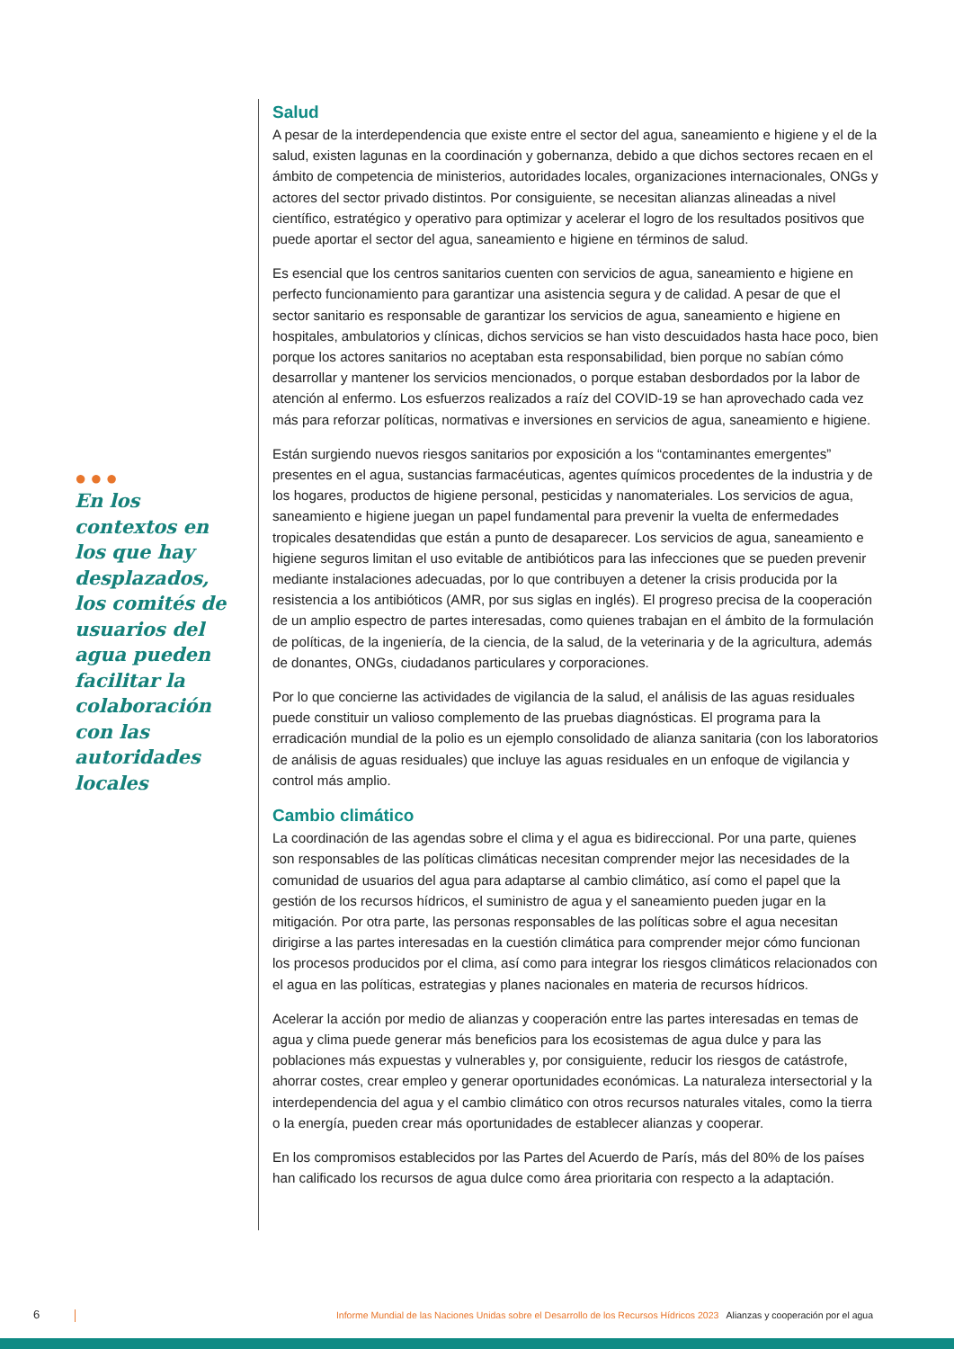●●●
En los contextos en los que hay desplazados, los comités de usuarios del agua pueden facilitar la colaboración con las autoridades locales
Salud
A pesar de la interdependencia que existe entre el sector del agua, saneamiento e higiene y el de la salud, existen lagunas en la coordinación y gobernanza, debido a que dichos sectores recaen en el ámbito de competencia de ministerios, autoridades locales, organizaciones internacionales, ONGs y actores del sector privado distintos. Por consiguiente, se necesitan alianzas alineadas a nivel científico, estratégico y operativo para optimizar y acelerar el logro de los resultados positivos que puede aportar el sector del agua, saneamiento e higiene en términos de salud.
Es esencial que los centros sanitarios cuenten con servicios de agua, saneamiento e higiene en perfecto funcionamiento para garantizar una asistencia segura y de calidad. A pesar de que el sector sanitario es responsable de garantizar los servicios de agua, saneamiento e higiene en hospitales, ambulatorios y clínicas, dichos servicios se han visto descuidados hasta hace poco, bien porque los actores sanitarios no aceptaban esta responsabilidad, bien porque no sabían cómo desarrollar y mantener los servicios mencionados, o porque estaban desbordados por la labor de atención al enfermo. Los esfuerzos realizados a raíz del COVID-19 se han aprovechado cada vez más para reforzar políticas, normativas e inversiones en servicios de agua, saneamiento e higiene.
Están surgiendo nuevos riesgos sanitarios por exposición a los “contaminantes emergentes” presentes en el agua, sustancias farmacéuticas, agentes químicos procedentes de la industria y de los hogares, productos de higiene personal, pesticidas y nanomateriales. Los servicios de agua, saneamiento e higiene juegan un papel fundamental para prevenir la vuelta de enfermedades tropicales desatendidas que están a punto de desaparecer. Los servicios de agua, saneamiento e higiene seguros limitan el uso evitable de antibióticos para las infecciones que se pueden prevenir mediante instalaciones adecuadas, por lo que contribuyen a detener la crisis producida por la resistencia a los antibióticos (AMR, por sus siglas en inglés). El progreso precisa de la cooperación de un amplio espectro de partes interesadas, como quienes trabajan en el ámbito de la formulación de políticas, de la ingeniería, de la ciencia, de la salud, de la veterinaria y de la agricultura, además de donantes, ONGs, ciudadanos particulares y corporaciones.
Por lo que concierne las actividades de vigilancia de la salud, el análisis de las aguas residuales puede constituir un valioso complemento de las pruebas diagnósticas. El programa para la erradicación mundial de la polio es un ejemplo consolidado de alianza sanitaria (con los laboratorios de análisis de aguas residuales) que incluye las aguas residuales en un enfoque de vigilancia y control más amplio.
Cambio climático
La coordinación de las agendas sobre el clima y el agua es bidireccional. Por una parte, quienes son responsables de las políticas climáticas necesitan comprender mejor las necesidades de la comunidad de usuarios del agua para adaptarse al cambio climático, así como el papel que la gestión de los recursos hídricos, el suministro de agua y el saneamiento pueden jugar en la mitigación. Por otra parte, las personas responsables de las políticas sobre el agua necesitan dirigirse a las partes interesadas en la cuestión climática para comprender mejor cómo funcionan los procesos producidos por el clima, así como para integrar los riesgos climáticos relacionados con el agua en las políticas, estrategias y planes nacionales en materia de recursos hídricos.
Acelerar la acción por medio de alianzas y cooperación entre las partes interesadas en temas de agua y clima puede generar más beneficios para los ecosistemas de agua dulce y para las poblaciones más expuestas y vulnerables y, por consiguiente, reducir los riesgos de catástrofe, ahorrar costes, crear empleo y generar oportunidades económicas. La naturaleza intersectorial y la interdependencia del agua y el cambio climático con otros recursos naturales vitales, como la tierra o la energía, pueden crear más oportunidades de establecer alianzas y cooperar.
En los compromisos establecidos por las Partes del Acuerdo de París, más del 80% de los países han calificado los recursos de agua dulce como área prioritaria con respecto a la adaptación.
6
Informe Mundial de las Naciones Unidas sobre el Desarrollo de los Recursos Hídricos 2023 Alianzas y cooperación por el agua